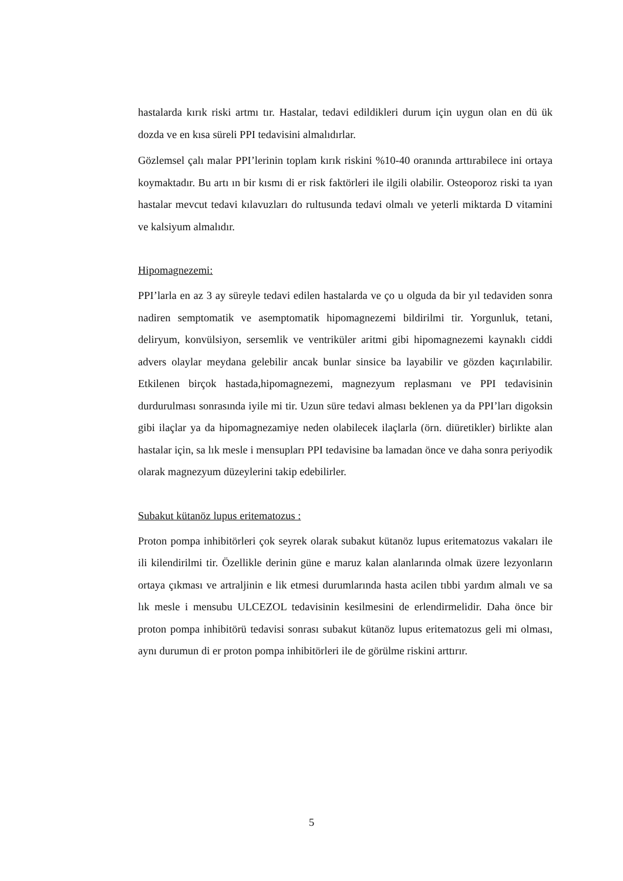hastalarda kırık riski artmı tır. Hastalar, tedavi edildikleri durum için uygun olan en dü ük dozda ve en kısa süreli PPI tedavisini almalıdırlar.
Gözlemsel çalı malar PPI’lerinin toplam kırık riskini %10-40 oranında arttırabilece ini ortaya koymaktadır. Bu artı ın bir kısmı di er risk faktörleri ile ilgili olabilir. Osteoporoz riski ta ıyan hastalar mevcut tedavi kılavuzları do rultusunda tedavi olmalı ve yeterli miktarda D vitamini ve kalsiyum almalıdır.
Hipomagnezemi:
PPI’larla en az 3 ay süreyle tedavi edilen hastalarda ve ço u olguda da bir yıl tedaviden sonra nadiren semptomatik ve asemptomatik hipomagnezemi bildirilmi tir. Yorgunluk, tetani, deliryum, konvülsiyon, sersemlik ve ventriküler aritmi gibi hipomagnezemi kaynaklı ciddi advers olaylar meydana gelebilir ancak bunlar sinsice ba layabilir ve gözden kaçırılabilir. Etkilenen birçok hastada,hipomagnezemi, magnezyum replasmanı ve PPI tedavisinin durdurulması sonrasında iyile mi tir. Uzun süre tedavi alması beklenen ya da PPI’ları digoksin gibi ilaçlar ya da hipomagnezamiye neden olabilecek ilaçlarla (örn. diüretikler) birlikte alan hastalar için, sa lık mesle i mensupları PPI tedavisine ba lamadan önce ve daha sonra periyodik olarak magnezyum düzeylerini takip edebilirler.
Subakut kütanöz lupus eritematozus :
Proton pompa inhibitörleri çok seyrek olarak subakut kütanöz lupus eritematozus vakaları ile ili kilendirilmi tir. Özellikle derinin güne e maruz kalan alanlarında olmak üzere lezyonların ortaya çıkması ve artraljinin e lik etmesi durumlarında hasta acilen tıbbi yardım almalı ve sa lık mesle i mensubu ULCEZOL tedavisinin kesilmesini de erlendirmelidir. Daha önce bir proton pompa inhibitörü tedavisi sonrası subakut kütanöz lupus eritematozus geli mi olması, aynı durumun di er proton pompa inhibitörleri ile de görülme riskini arttırır.
5